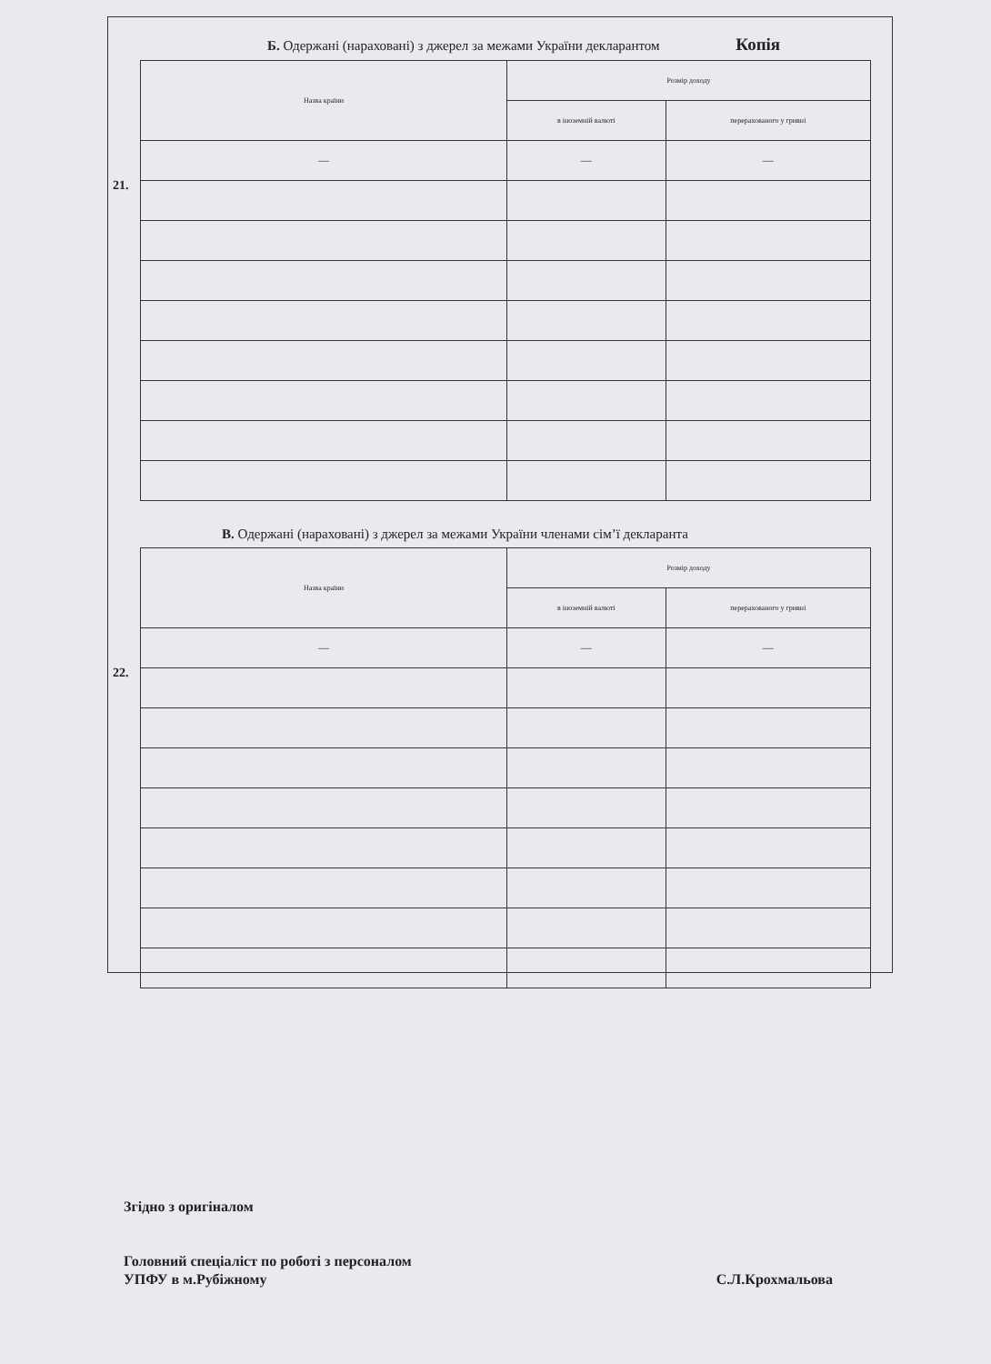Б. Одержані (нараховані) з джерел за межами України декларантом Копія
21.
| Назва країни | Розмір доходу | |
| --- | --- | --- |
| | в іноземній валюті | перерахованого у гривні |
| — | — | — |
В. Одержані (нараховані) з джерел за межами України членами сім’ї декларанта
22.
| Назва країни | Розмір доходу | |
| --- | --- | --- |
| | в іноземній валюті | перерахованого у гривні |
| — | — | — |
Згідно з оригіналом
Головний спеціаліст по роботі з персоналом
УПФУ в м.Рубіжному С.Л.Крохмальова